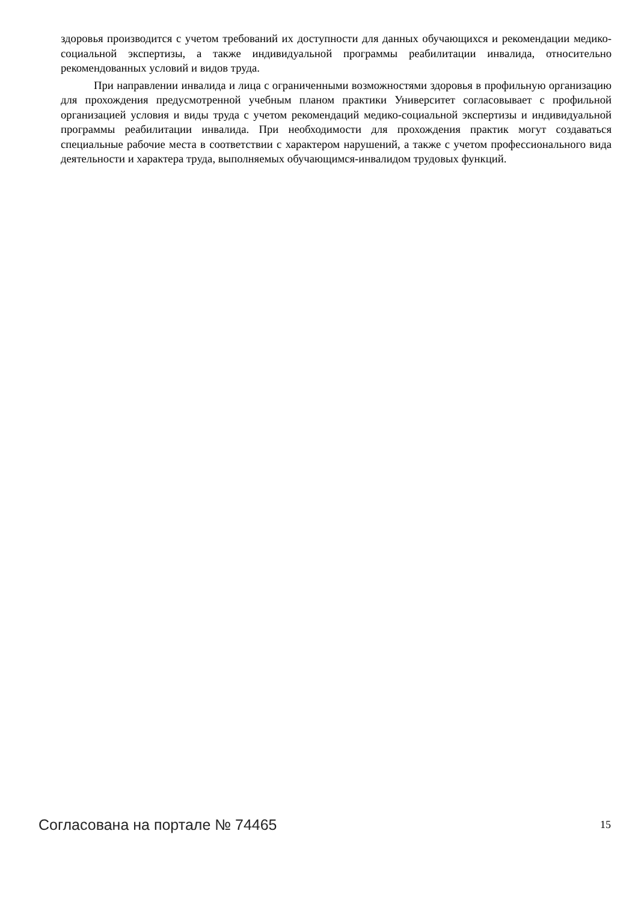здоровья производится с учетом требований их доступности для данных обучающихся и рекомендации медико-социальной экспертизы, а также индивидуальной программы реабилитации инвалида, относительно рекомендованных условий и видов труда.
При направлении инвалида и лица с ограниченными возможностями здоровья в профильную организацию для прохождения предусмотренной учебным планом практики Университет согласовывает с профильной организацией условия и виды труда с учетом рекомендаций медико-социальной экспертизы и индивидуальной программы реабилитации инвалида. При необходимости для прохождения практик могут создаваться специальные рабочие места в соответствии с характером нарушений, а также с учетом профессионального вида деятельности и характера труда, выполняемых обучающимся-инвалидом трудовых функций.
Согласована на портале № 74465 15